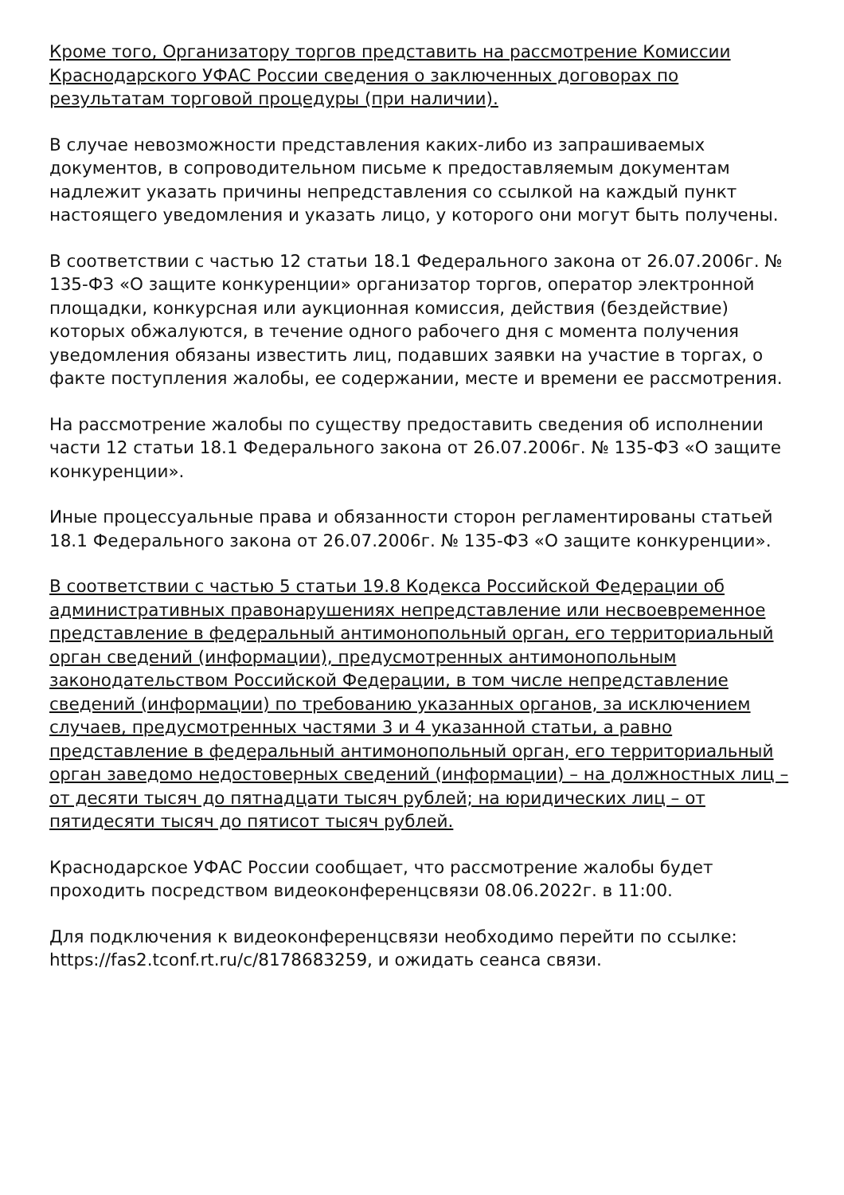Кроме того, Организатору торгов представить на рассмотрение Комиссии Краснодарского УФАС России сведения о заключенных договорах по результатам торговой процедуры (при наличии).
В случае невозможности представления каких-либо из запрашиваемых документов, в сопроводительном письме к предоставляемым документам надлежит указать причины непредставления со ссылкой на каждый пункт настоящего уведомления и указать лицо, у которого они могут быть получены.
В соответствии с частью 12 статьи 18.1 Федерального закона от 26.07.2006г. № 135-ФЗ «О защите конкуренции» организатор торгов, оператор электронной площадки, конкурсная или аукционная комиссия, действия (бездействие) которых обжалуются, в течение одного рабочего дня с момента получения уведомления обязаны известить лиц, подавших заявки на участие в торгах, о факте поступления жалобы, ее содержании, месте и времени ее рассмотрения.
На рассмотрение жалобы по существу предоставить сведения об исполнении части 12 статьи 18.1 Федерального закона от 26.07.2006г. № 135-ФЗ «О защите конкуренции».
Иные процессуальные права и обязанности сторон регламентированы статьей 18.1 Федерального закона от 26.07.2006г. № 135-ФЗ «О защите конкуренции».
В соответствии с частью 5 статьи 19.8 Кодекса Российской Федерации об административных правонарушениях непредставление или несвоевременное представление в федеральный антимонопольный орган, его территориальный орган сведений (информации), предусмотренных антимонопольным законодательством Российской Федерации, в том числе непредставление сведений (информации) по требованию указанных органов, за исключением случаев, предусмотренных частями 3 и 4 указанной статьи, а равно представление в федеральный антимонопольный орган, его территориальный орган заведомо недостоверных сведений (информации) – на должностных лиц – от десяти тысяч до пятнадцати тысяч рублей; на юридических лиц – от пятидесяти тысяч до пятисот тысяч рублей.
Краснодарское УФАС России сообщает, что рассмотрение жалобы будет проходить посредством видеоконференцсвязи 08.06.2022г. в 11:00.
Для подключения к видеоконференцсвязи необходимо перейти по ссылке: https://fas2.tconf.rt.ru/c/8178683259, и ожидать сеанса связи.